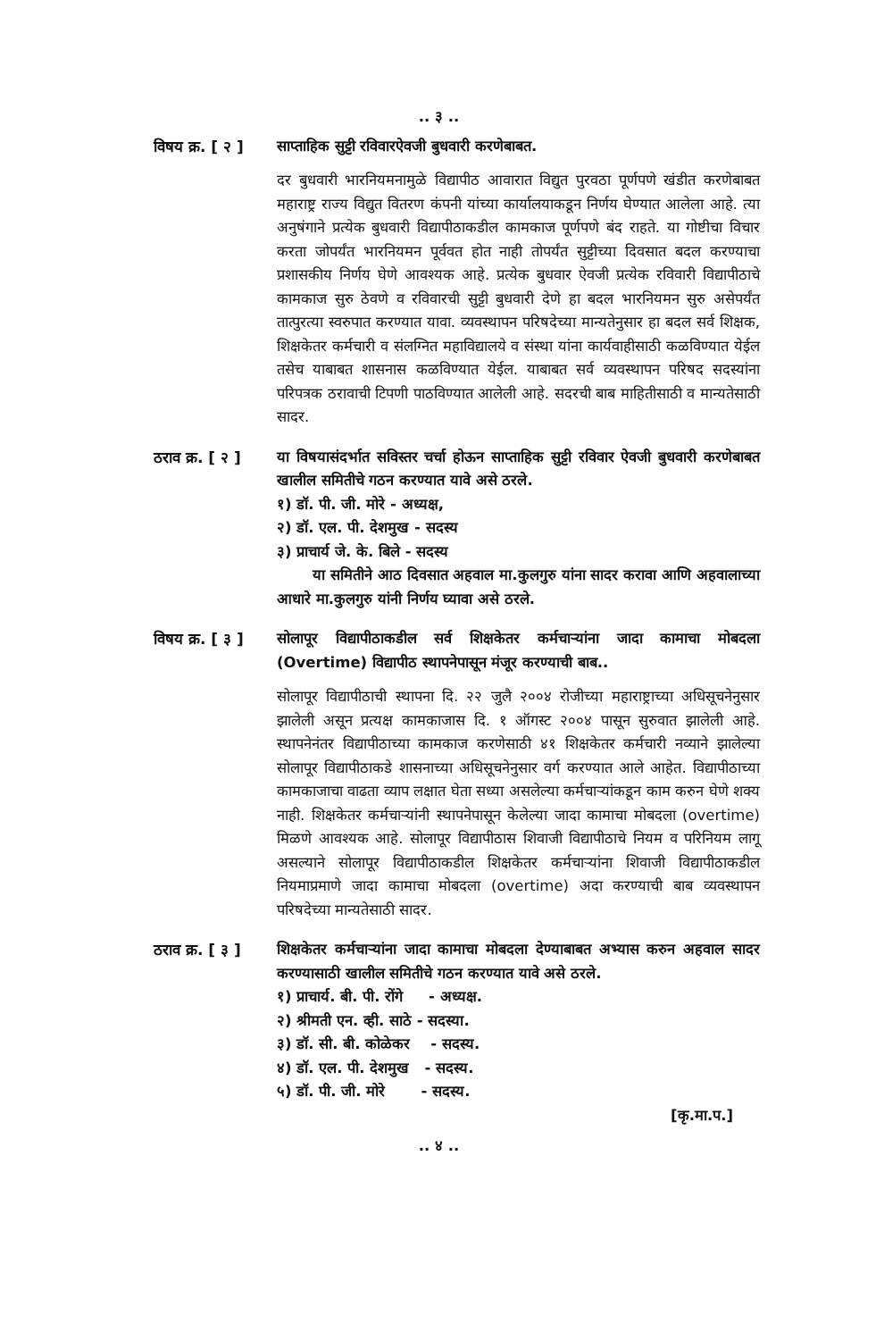.. ३ ..
विषय क्र. [ २ ]
साप्ताहिक सुट्टी रविवारऐवजी बुधवारी करणेबाबत.
दर बुधवारी भारनियमनामुळे विद्यापीठ आवारात विद्युत पुरवठा पूर्णपणे खंडीत करणेबाबत महाराष्ट्र राज्य विद्युत वितरण कंपनी यांच्या कार्यालयाकडून निर्णय घेण्यात आलेला आहे. त्या अनुषंगाने प्रत्येक बुधवारी विद्यापीठाकडील कामकाज पूर्णपणे बंद राहते. या गोष्टीचा विचार करता जोपर्यंत भारनियमन पूर्ववत होत नाही तोपर्यंत सुट्टीच्या दिवसात बदल करण्याचा प्रशासकीय निर्णय घेणे आवश्यक आहे. प्रत्येक बुधवार ऐवजी प्रत्येक रविवारी विद्यापीठाचे कामकाज सुरु ठेवणे व रविवारची सुट्टी बुधवारी देणे हा बदल भारनियमन सुरु असेपर्यंत तात्पुरत्या स्वरुपात करण्यात यावा. व्यवस्थापन परिषदेच्या मान्यतेनुसार हा बदल सर्व शिक्षक, शिक्षकेतर कर्मचारी व संलग्नित महाविद्यालये व संस्था यांना कार्यवाहीसाठी कळविण्यात येईल तसेच याबाबत शासनास कळविण्यात येईल. याबाबत सर्व व्यवस्थापन परिषद सदस्यांना परिपत्रक ठरावाची टिपणी पाठविण्यात आलेली आहे. सदरची बाब माहितीसाठी व मान्यतेसाठी सादर.
ठराव क्र. [ २ ]
या विषयासंदर्भात सविस्तर चर्चा होऊन साप्ताहिक सुट्टी रविवार ऐवजी बुधवारी करणेबाबत खालील समितीचे गठन करण्यात यावे असे ठरले.
१) डॉ. पी. जी. मोरे - अध्यक्ष,
२) डॉ. एल. पी. देशमुख - सदस्य
३) प्राचार्य जे. के. बिले - सदस्य
या समितीने आठ दिवसात अहवाल मा.कुलगुरु यांना सादर करावा आणि अहवालाच्या आधारे मा.कुलगुरु यांनी निर्णय घ्यावा असे ठरले.
विषय क्र. [ ३ ]
सोलापूर विद्यापीठाकडील सर्व शिक्षकेतर कर्मचाऱ्यांना जादा कामाचा मोबदला (Overtime) विद्यापीठ स्थापनेपासून मंजूर करण्याची बाब..
सोलापूर विद्यापीठाची स्थापना दि. २२ जुलै २००४ रोजीच्या महाराष्ट्राच्या अधिसूचनेनुसार झालेली असून प्रत्यक्ष कामकाजास दि. १ ऑगस्ट २००४ पासून सुरुवात झालेली आहे. स्थापनेनंतर विद्यापीठाच्या कामकाज करणेसाठी ४१ शिक्षकेतर कर्मचारी नव्याने झालेल्या सोलापूर विद्यापीठाकडे शासनाच्या अधिसूचनेनुसार वर्ग करण्यात आले आहेत. विद्यापीठाच्या कामकाजाचा वाढता व्याप लक्षात घेता सध्या असलेल्या कर्मचाऱ्यांकडून काम करुन घेणे शक्य नाही. शिक्षकेतर कर्मचाऱ्यांनी स्थापनेपासून केलेल्या जादा कामाचा मोबदला (overtime) मिळणे आवश्यक आहे. सोलापूर विद्यापीठास शिवाजी विद्यापीठाचे नियम व परिनियम लागू असल्याने सोलापूर विद्यापीठाकडील शिक्षकेतर कर्मचाऱ्यांना शिवाजी विद्यापीठाकडील नियमाप्रमाणे जादा कामाचा मोबदला (overtime) अदा करण्याची बाब व्यवस्थापन परिषदेच्या मान्यतेसाठी सादर.
ठराव क्र. [ ३ ]
शिक्षकेतर कर्मचाऱ्यांना जादा कामाचा मोबदला देण्याबाबत अभ्यास करुन अहवाल सादर करण्यासाठी खालील समितीचे गठन करण्यात यावे असे ठरले.
१) प्राचार्य. बी. पी. रोंगे - अध्यक्ष.
२) श्रीमती एन. व्ही. साठे - सदस्या.
३) डॉ. सी. बी. कोळेकर - सदस्य.
४) डॉ. एल. पी. देशमुख - सदस्य.
५) डॉ. पी. जी. मोरे - सदस्य.
[कृ.मा.प.]
.. ४ ..